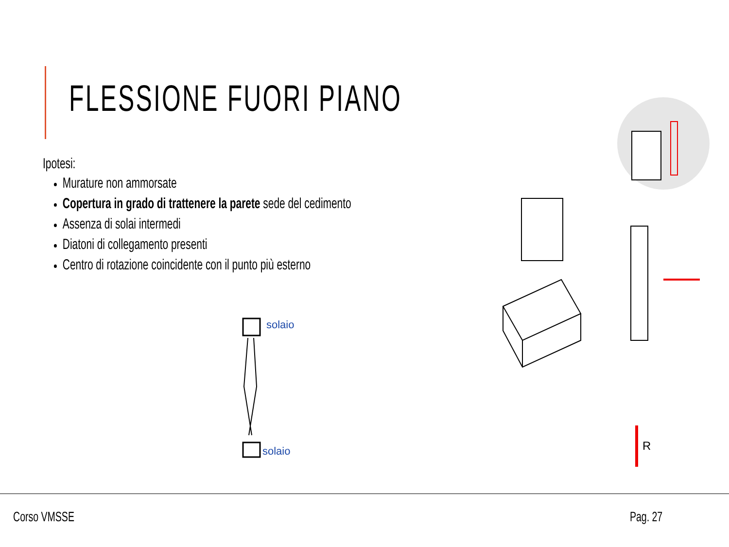FLESSIONE FUORI PIANO
Ipotesi:
Murature non ammorsate
Copertura in grado di trattenere la parete sede del cedimento
Assenza di solai intermedi
Diatoni di collegamento presenti
Centro di rotazione coincidente con il punto più esterno
solaio
solaio
R
Corso VMSSE Pag. 27